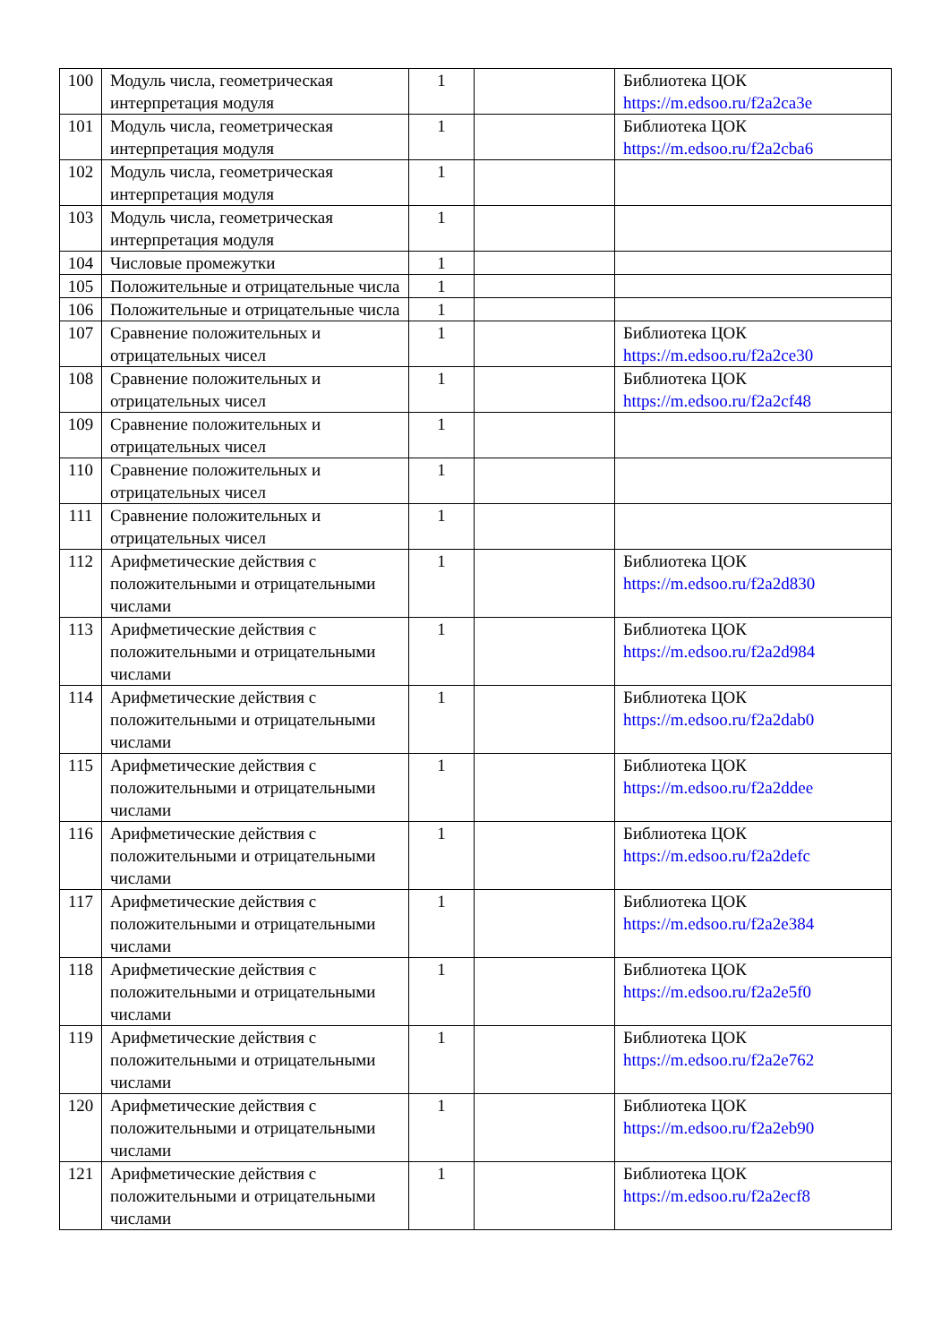| 100 | Модуль числа, геометрическая интерпретация модуля | 1 | | Библиотека ЦОК https://m.edsoo.ru/f2a2ca3e |
| 101 | Модуль числа, геометрическая интерпретация модуля | 1 | | Библиотека ЦОК https://m.edsoo.ru/f2a2cba6 |
| 102 | Модуль числа, геометрическая интерпретация модуля | 1 | | |
| 103 | Модуль числа, геометрическая интерпретация модуля | 1 | | |
| 104 | Числовые промежутки | 1 | | |
| 105 | Положительные и отрицательные числа | 1 | | |
| 106 | Положительные и отрицательные числа | 1 | | |
| 107 | Сравнение положительных и отрицательных чисел | 1 | | Библиотека ЦОК https://m.edsoo.ru/f2a2ce30 |
| 108 | Сравнение положительных и отрицательных чисел | 1 | | Библиотека ЦОК https://m.edsoo.ru/f2a2cf48 |
| 109 | Сравнение положительных и отрицательных чисел | 1 | | |
| 110 | Сравнение положительных и отрицательных чисел | 1 | | |
| 111 | Сравнение положительных и отрицательных чисел | 1 | | |
| 112 | Арифметические действия с положительными и отрицательными числами | 1 | | Библиотека ЦОК https://m.edsoo.ru/f2a2d830 |
| 113 | Арифметические действия с положительными и отрицательными числами | 1 | | Библиотека ЦОК https://m.edsoo.ru/f2a2d984 |
| 114 | Арифметические действия с положительными и отрицательными числами | 1 | | Библиотека ЦОК https://m.edsoo.ru/f2a2dab0 |
| 115 | Арифметические действия с положительными и отрицательными числами | 1 | | Библиотека ЦОК https://m.edsoo.ru/f2a2ddee |
| 116 | Арифметические действия с положительными и отрицательными числами | 1 | | Библиотека ЦОК https://m.edsoo.ru/f2a2defc |
| 117 | Арифметические действия с положительными и отрицательными числами | 1 | | Библиотека ЦОК https://m.edsoo.ru/f2a2e384 |
| 118 | Арифметические действия с положительными и отрицательными числами | 1 | | Библиотека ЦОК https://m.edsoo.ru/f2a2e5f0 |
| 119 | Арифметические действия с положительными и отрицательными числами | 1 | | Библиотека ЦОК https://m.edsoo.ru/f2a2e762 |
| 120 | Арифметические действия с положительными и отрицательными числами | 1 | | Библиотека ЦОК https://m.edsoo.ru/f2a2eb90 |
| 121 | Арифметические действия с положительными и отрицательными числами | 1 | | Библиотека ЦОК https://m.edsoo.ru/f2a2ecf8 |